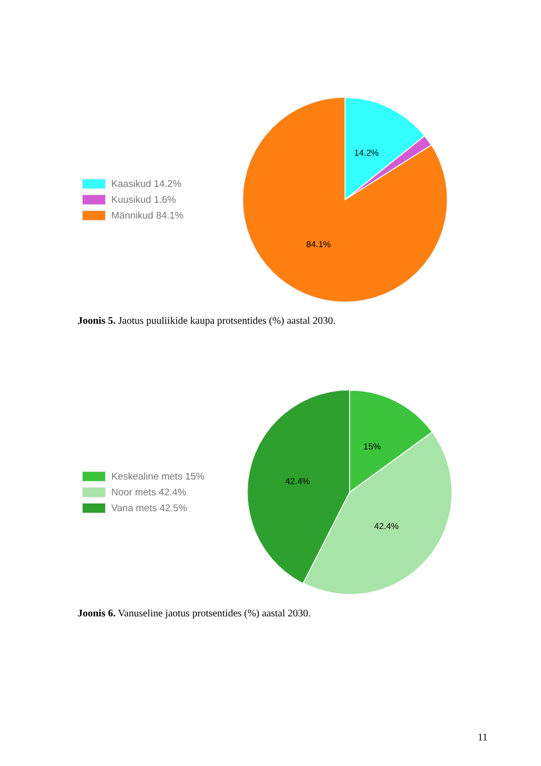Kaasikud 14.2%
Kuusikud 1.6%
Männikud 84.1%
14.2%
84.1%
Joonis 5. Jaotus puuliikide kaupa protsentides (%) aastal 2030.
Keskealine mets 15%
Noor mets 42.4%
Vana mets 42.5%
15%
42.4%
42.4%
Joonis 6. Vanuseline jaotus protsentides (%) aastal 2030.
11